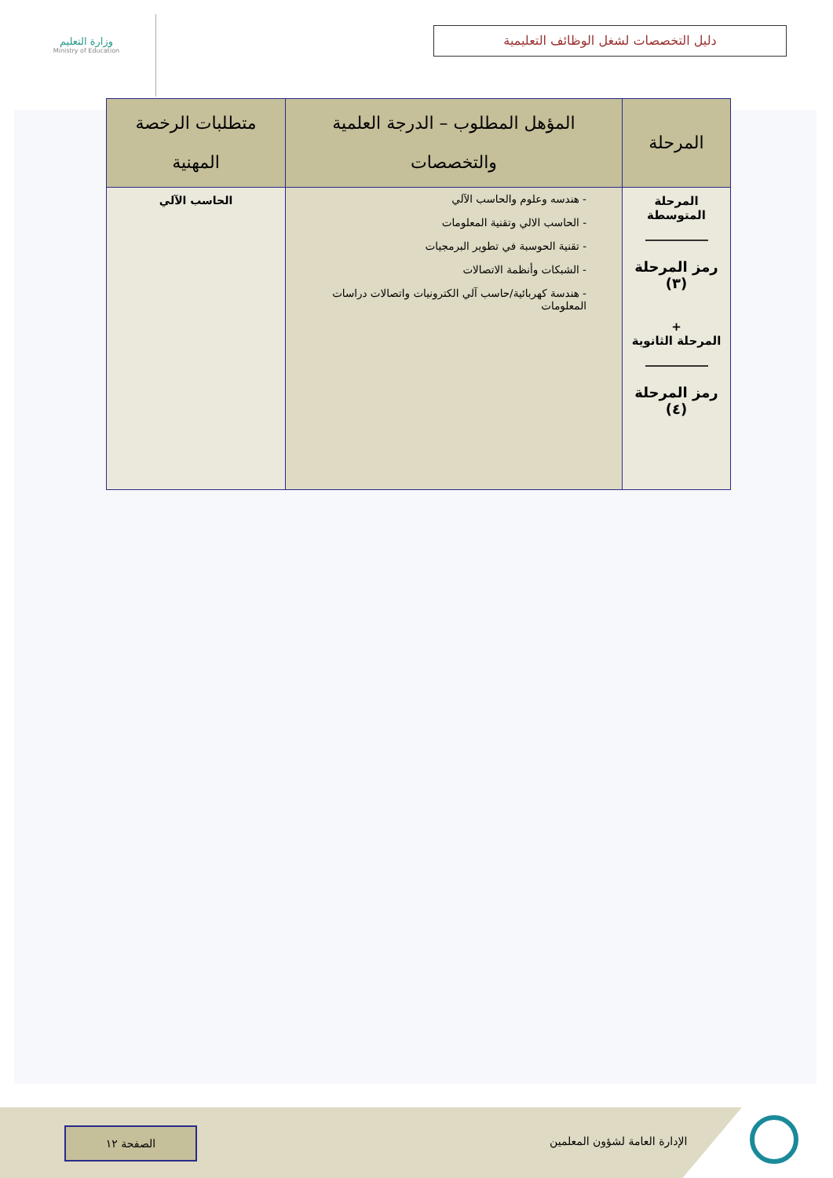وزارة التعليم
Ministry of Education
دليل التخصصات لشغل الوظائف التعليمية
| المرحلة | المؤهل المطلوب – الدرجة العلمية والتخصصات | متطلبات الرخصة المهنية |
| --- | --- | --- |
| المرحلة المتوسطة رمز المرحلة (٣) + المرحلة الثانوية رمز المرحلة (٤) | - هندسه وعلوم والحاسب الآلي - الحاسب الالي وتقنية المعلومات - تقنية الحوسبة في تطوير البرمجيات - الشبكات وأنظمة الاتصالات - هندسة كهربائية/حاسب آلي الكترونيات واتصالات دراسات المعلومات | الحاسب الآلي |
الصفحة ١٢
الإدارة العامة لشؤون المعلمين